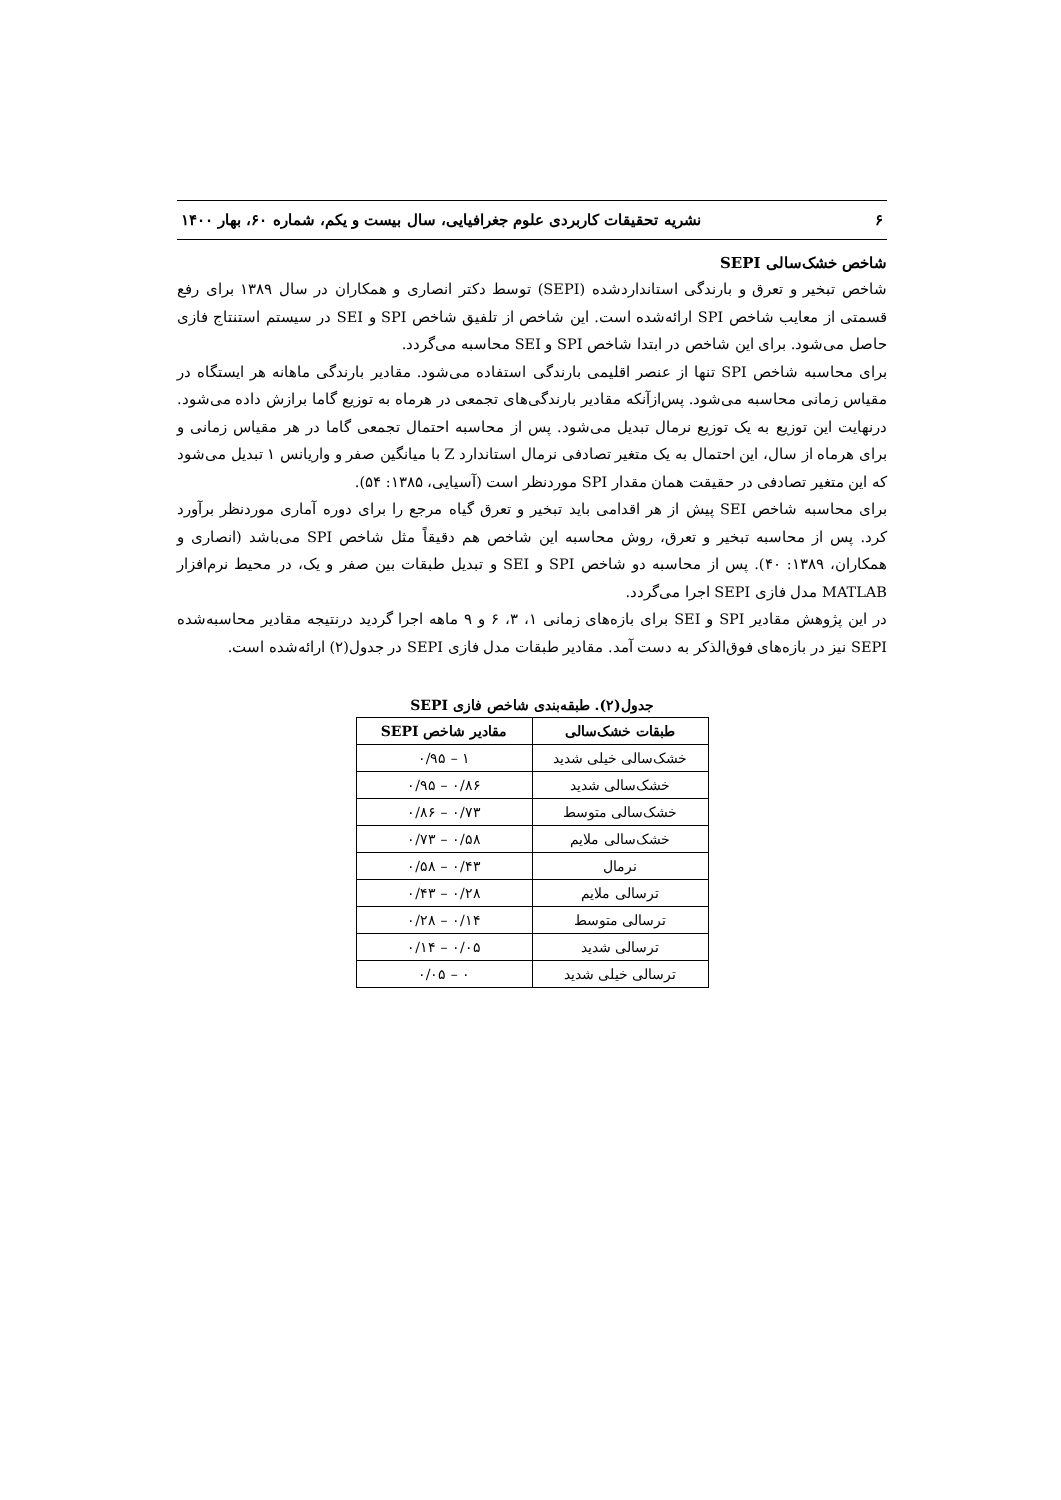۶ نشریه تحقیقات کاربردی علوم جغرافیایی، سال بیست و یکم، شماره ۶۰، بهار ۱۴۰۰
شاخص خشک‌سالی SEPI
شاخص تبخیر و تعرق و بارندگی استانداردشده (SEPI) توسط دکتر انصاری و همکاران در سال ۱۳۸۹ برای رفع قسمتی از معایب شاخص SPI ارائه‌شده است. این شاخص از تلفیق شاخص SPI و SEI در سیستم استنتاج فازی حاصل می‌شود. برای این شاخص در ابتدا شاخص SPI و SEI محاسبه می‌گردد.
برای محاسبه شاخص SPI تنها از عنصر اقلیمی بارندگی استفاده می‌شود. مقادیر بارندگی ماهانه هر ایستگاه در مقیاس زمانی محاسبه می‌شود. پس‌ازآنکه مقادیر بارندگی‌های تجمعی در هرماه به توزیع گاما برازش داده می‌شود. درنهایت این توزیع به یک توزیع نرمال تبدیل می‌شود. پس از محاسبه احتمال تجمعی گاما در هر مقیاس زمانی و برای هرماه از سال، این احتمال به یک متغیر تصادفی نرمال استاندارد Z با میانگین صفر و واریانس ۱ تبدیل می‌شود که این متغیر تصادفی در حقیقت همان مقدار SPI موردنظر است (آسیایی، ۱۳۸۵: ۵۴).
برای محاسبه شاخص SEI پیش از هر اقدامی باید تبخیر و تعرق گیاه مرجع را برای دوره آماری موردنظر برآورد کرد. پس از محاسبه تبخیر و تعرق، روش محاسبه این شاخص هم دقیقاً مثل شاخص SPI می‌باشد (انصاری و همکاران، ۱۳۸۹: ۴۰). پس از محاسبه دو شاخص SPI و SEI و تبدیل طبقات بین صفر و یک، در محیط نرم‌افزار MATLAB مدل فازی SEPI اجرا می‌گردد.
در این پژوهش مقادیر SPI و SEI برای بازه‌های زمانی ۱، ۳، ۶ و ۹ ماهه اجرا گردید درنتیجه مقادیر محاسبه‌شده SEPI نیز در بازه‌های فوق‌الذکر به دست آمد. مقادیر طبقات مدل فازی SEPI در جدول(۲) ارائه‌شده است.
جدول(۲). طبقه‌بندی شاخص فازی SEPI
| طبقات خشک‌سالی | مقادیر شاخص SEPI |
| --- | --- |
| خشک‌سالی خیلی شدید | ۱ – ۰/۹۵ |
| خشک‌سالی شدید | ۰/۸۶ – ۰/۹۵ |
| خشک‌سالی متوسط | ۰/۷۳ – ۰/۸۶ |
| خشک‌سالی ملایم | ۰/۵۸ – ۰/۷۳ |
| نرمال | ۰/۴۳ – ۰/۵۸ |
| ترسالی ملایم | ۰/۲۸ – ۰/۴۳ |
| ترسالی متوسط | ۰/۱۴ – ۰/۲۸ |
| ترسالی شدید | ۰/۰۵ – ۰/۱۴ |
| ترسالی خیلی شدید | ۰ – ۰/۰۵ |